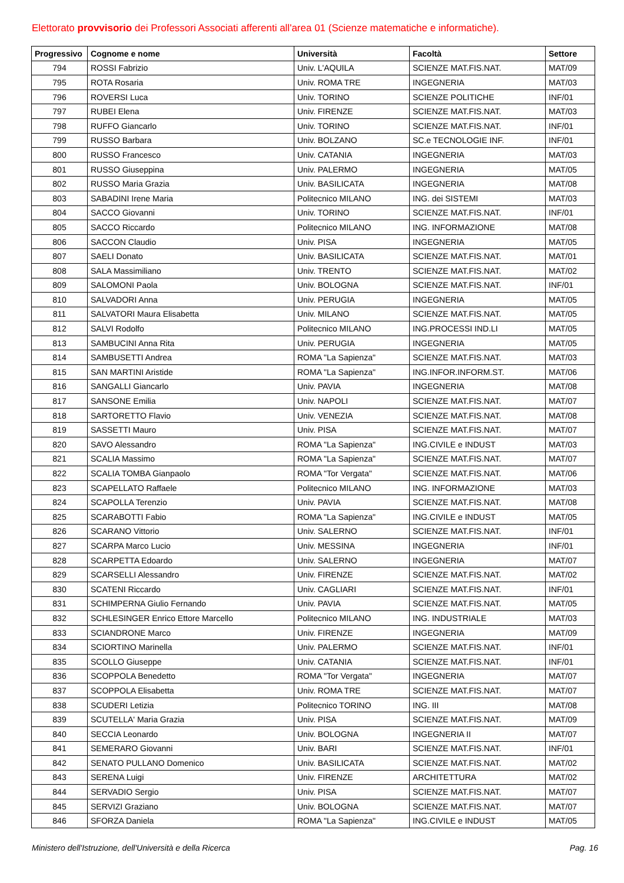Elettorato provvisorio dei Professori Associati afferenti all'area 01 (Scienze matematiche e informatiche).
| Progressivo | Cognome e nome | Università | Facoltà | Settore |
| --- | --- | --- | --- | --- |
| 794 | ROSSI Fabrizio | Univ. L'AQUILA | SCIENZE MAT.FIS.NAT. | MAT/09 |
| 795 | ROTA Rosaria | Univ. ROMA TRE | INGEGNERIA | MAT/03 |
| 796 | ROVERSI Luca | Univ. TORINO | SCIENZE POLITICHE | INF/01 |
| 797 | RUBEI Elena | Univ. FIRENZE | SCIENZE MAT.FIS.NAT. | MAT/03 |
| 798 | RUFFO Giancarlo | Univ. TORINO | SCIENZE MAT.FIS.NAT. | INF/01 |
| 799 | RUSSO Barbara | Univ. BOLZANO | SC.e TECNOLOGIE INF. | INF/01 |
| 800 | RUSSO Francesco | Univ. CATANIA | INGEGNERIA | MAT/03 |
| 801 | RUSSO Giuseppina | Univ. PALERMO | INGEGNERIA | MAT/05 |
| 802 | RUSSO Maria Grazia | Univ. BASILICATA | INGEGNERIA | MAT/08 |
| 803 | SABADINI Irene Maria | Politecnico MILANO | ING. dei SISTEMI | MAT/03 |
| 804 | SACCO Giovanni | Univ. TORINO | SCIENZE MAT.FIS.NAT. | INF/01 |
| 805 | SACCO Riccardo | Politecnico MILANO | ING. INFORMAZIONE | MAT/08 |
| 806 | SACCON Claudio | Univ. PISA | INGEGNERIA | MAT/05 |
| 807 | SAELI Donato | Univ. BASILICATA | SCIENZE MAT.FIS.NAT. | MAT/01 |
| 808 | SALA Massimiliano | Univ. TRENTO | SCIENZE MAT.FIS.NAT. | MAT/02 |
| 809 | SALOMONI Paola | Univ. BOLOGNA | SCIENZE MAT.FIS.NAT. | INF/01 |
| 810 | SALVADORI Anna | Univ. PERUGIA | INGEGNERIA | MAT/05 |
| 811 | SALVATORI Maura Elisabetta | Univ. MILANO | SCIENZE MAT.FIS.NAT. | MAT/05 |
| 812 | SALVI Rodolfo | Politecnico MILANO | ING.PROCESSI IND.LI | MAT/05 |
| 813 | SAMBUCINI Anna Rita | Univ. PERUGIA | INGEGNERIA | MAT/05 |
| 814 | SAMBUSETTI Andrea | ROMA "La Sapienza" | SCIENZE MAT.FIS.NAT. | MAT/03 |
| 815 | SAN MARTINI Aristide | ROMA "La Sapienza" | ING.INFOR.INFORM.ST. | MAT/06 |
| 816 | SANGALLI Giancarlo | Univ. PAVIA | INGEGNERIA | MAT/08 |
| 817 | SANSONE Emilia | Univ. NAPOLI | SCIENZE MAT.FIS.NAT. | MAT/07 |
| 818 | SARTORETTO Flavio | Univ. VENEZIA | SCIENZE MAT.FIS.NAT. | MAT/08 |
| 819 | SASSETTI Mauro | Univ. PISA | SCIENZE MAT.FIS.NAT. | MAT/07 |
| 820 | SAVO Alessandro | ROMA "La Sapienza" | ING.CIVILE e INDUST | MAT/03 |
| 821 | SCALIA Massimo | ROMA "La Sapienza" | SCIENZE MAT.FIS.NAT. | MAT/07 |
| 822 | SCALIA TOMBA Gianpaolo | ROMA "Tor Vergata" | SCIENZE MAT.FIS.NAT. | MAT/06 |
| 823 | SCAPELLATO Raffaele | Politecnico MILANO | ING. INFORMAZIONE | MAT/03 |
| 824 | SCAPOLLA Terenzio | Univ. PAVIA | SCIENZE MAT.FIS.NAT. | MAT/08 |
| 825 | SCARABOTTI Fabio | ROMA "La Sapienza" | ING.CIVILE e INDUST | MAT/05 |
| 826 | SCARANO Vittorio | Univ. SALERNO | SCIENZE MAT.FIS.NAT. | INF/01 |
| 827 | SCARPA Marco Lucio | Univ. MESSINA | INGEGNERIA | INF/01 |
| 828 | SCARPETTA Edoardo | Univ. SALERNO | INGEGNERIA | MAT/07 |
| 829 | SCARSELLI Alessandro | Univ. FIRENZE | SCIENZE MAT.FIS.NAT. | MAT/02 |
| 830 | SCATENI Riccardo | Univ. CAGLIARI | SCIENZE MAT.FIS.NAT. | INF/01 |
| 831 | SCHIMPERNA Giulio Fernando | Univ. PAVIA | SCIENZE MAT.FIS.NAT. | MAT/05 |
| 832 | SCHLESINGER Enrico Ettore Marcello | Politecnico MILANO | ING. INDUSTRIALE | MAT/03 |
| 833 | SCIANDRONE Marco | Univ. FIRENZE | INGEGNERIA | MAT/09 |
| 834 | SCIORTINO Marinella | Univ. PALERMO | SCIENZE MAT.FIS.NAT. | INF/01 |
| 835 | SCOLLO Giuseppe | Univ. CATANIA | SCIENZE MAT.FIS.NAT. | INF/01 |
| 836 | SCOPPOLA Benedetto | ROMA "Tor Vergata" | INGEGNERIA | MAT/07 |
| 837 | SCOPPOLA Elisabetta | Univ. ROMA TRE | SCIENZE MAT.FIS.NAT. | MAT/07 |
| 838 | SCUDERI Letizia | Politecnico TORINO | ING. III | MAT/08 |
| 839 | SCUTELLA' Maria Grazia | Univ. PISA | SCIENZE MAT.FIS.NAT. | MAT/09 |
| 840 | SECCIA Leonardo | Univ. BOLOGNA | INGEGNERIA II | MAT/07 |
| 841 | SEMERARO Giovanni | Univ. BARI | SCIENZE MAT.FIS.NAT. | INF/01 |
| 842 | SENATO PULLANO Domenico | Univ. BASILICATA | SCIENZE MAT.FIS.NAT. | MAT/02 |
| 843 | SERENA Luigi | Univ. FIRENZE | ARCHITETTURA | MAT/02 |
| 844 | SERVADIO Sergio | Univ. PISA | SCIENZE MAT.FIS.NAT. | MAT/07 |
| 845 | SERVIZI Graziano | Univ. BOLOGNA | SCIENZE MAT.FIS.NAT. | MAT/07 |
| 846 | SFORZA Daniela | ROMA "La Sapienza" | ING.CIVILE e INDUST | MAT/05 |
Ministero dell'Istruzione, dell'Università e della Ricerca Pag. 16